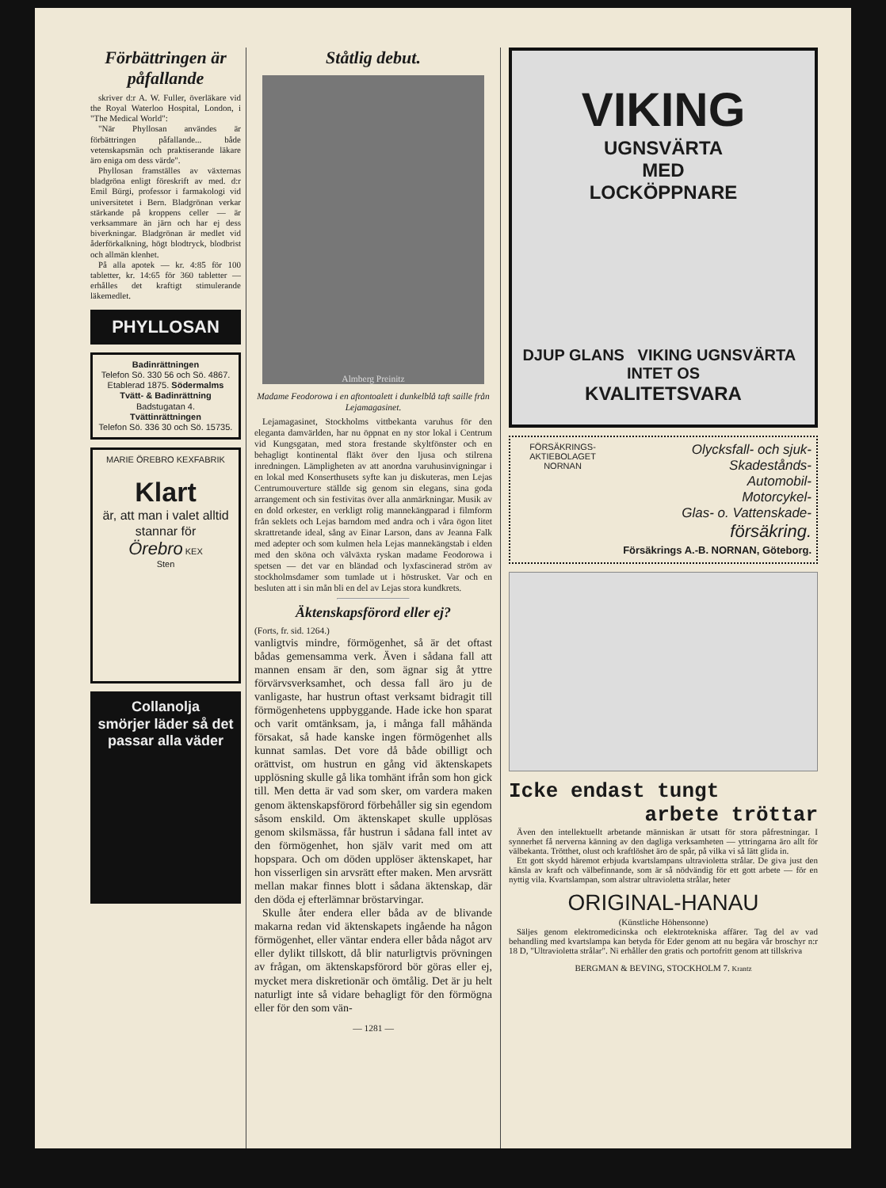Förbättringen är påfallande
skriver d:r A. W. Fuller, överläkare vid the Royal Waterloo Hospital, London, i "The Medical World":
"När Phyllosan användes är förbättringen påfallande... både vetenskapsmän och praktiserande läkare äro eniga om dess värde".
Phyllosan framställes av växternas bladgröna enligt föreskrift av med. d:r Emil Bürgi, professor i farmakologi vid universitetet i Bern. Bladgrönan verkar stärkande på kroppens celler — är verksammare än järn och har ej dess biverkningar. Bladgrönan är medlet vid åderförkalkning, högt blodtryck, blodbrist och allmän klenhet.
På alla apotek — kr. 4:85 för 100 tabletter, kr. 14:65 för 360 tabletter — erhålles det kraftigt stimulerande läkemedlet.
PHYLLOSAN
Badinrättningen
Telefon Sö. 330 56 och Sö. 4867.
Etablerad 1875. Södermalms Tvätt- & Badinrättning Badstugatan 4.
Tvättinrättningen
Telefon Sö. 336 30 och Sö. 15735.
MARIE ÖREBRO KEXFABRIK
Klart
är, att man i valet alltid stannar för
Örebro KEX
Sten
Collanolja
smörjer läder så det passar alla väder
Ståtlig debut.
Almberg Preinitz
Madame Feodorowa i en aftontoalett i dunkelblå taft saille från Lejamagasinet.
Lejamagasinet, Stockholms vittbekanta varuhus för den eleganta damvärlden, har nu öppnat en ny stor lokal i Centrum vid Kungsgatan, med stora frestande skyltfönster och en behagligt kontinental fläkt över den ljusa och stilrena inredningen. Lämpligheten av att anordna varuhusinvigningar i en lokal med Konserthusets syfte kan ju diskuteras, men Lejas Centrumouverture ställde sig genom sin elegans, sina goda arrangement och sin festivitas över alla anmärkningar. Musik av en dold orkester, en verkligt rolig mannekängparad i filmform från seklets och Lejas barndom med andra och i våra ögon litet skrattretande ideal, sång av Einar Larson, dans av Jeanna Falk med adepter och som kulmen hela Lejas mannekängstab i elden med den sköna och välväxta ryskan madame Feodorowa i spetsen — det var en bländad och lyxfascinerad ström av stockholmsdamer som tumlade ut i höstrusket. Var och en besluten att i sin mån bli en del av Lejas stora kundkrets.
Äktenskapsförord eller ej?
(Forts, fr. sid. 1264.)
vanligtvis mindre, förmögenhet, så är det oftast bådas gemensamma verk. Även i sådana fall att mannen ensam är den, som ägnar sig åt yttre förvärvsverksamhet, och dessa fall äro ju de vanligaste, har hustrun oftast verksamt bidragit till förmögenhetens uppbyggande. Hade icke hon sparat och varit omtänksam, ja, i många fall måhända försakat, så hade kanske ingen förmögenhet alls kunnat samlas. Det vore då både obilligt och orättvist, om hustrun en gång vid äktenskapets upplösning skulle gå lika tomhänt ifrån som hon gick till. Men detta är vad som sker, om vardera maken genom äktenskapsförord förbehåller sig sin egendom såsom enskild. Om äktenskapet skulle upplösas genom skilsmässa, får hustrun i sådana fall intet av den förmögenhet, hon själv varit med om att hopspara. Och om döden upplöser äktenskapet, har hon visserligen sin arvsrätt efter maken. Men arvsrätt mellan makar finnes blott i sådana äktenskap, där den döda ej efterlämnar bröstarvingar.
Skulle åter endera eller båda av de blivande makarna redan vid äktenskapets ingående ha någon förmögenhet, eller väntar endera eller båda något arv eller dylikt tillskott, då blir naturligtvis prövningen av frågan, om äktenskapsförord bör göras eller ej, mycket mera diskretionär och ömtålig. Det är ju helt naturligt inte så vidare behagligt för den förmögna eller för den som vän-
— 1281 —
VIKING
UGNSVÄRTA
MED
LOCKÖPPNARE
DJUP GLANS VIKING UGNSVÄRTA INTET OS
KVALITETSVARA
FÖRSÄKRINGS-AKTIEBOLAGET NORNAN
Olycksfall- och sjuk-
Skadestånds-
Automobil-
Motorcykel-
Glas- o. Vattenskade-
försäkring.
Försäkrings A.-B. NORNAN, Göteborg.
Icke endast tungt
arbete tröttar
Även den intellektuellt arbetande människan är utsatt för stora påfrestningar. I synnerhet få nerverna känning av den dagliga verksamheten — yttringarna äro allt för välbekanta. Trötthet, olust och kraftlöshet äro de spår, på vilka vi så lätt glida in.
Ett gott skydd häremot erbjuda kvartslampans ultravioletta strålar. De giva just den känsla av kraft och välbefinnande, som är så nödvändig för ett gott arbete — för en nyttig vila. Kvartslampan, som alstrar ultravioletta strålar, heter
ORIGINAL-HANAU
(Künstliche Höhensonne)
Säljes genom elektromedicinska och elektrotekniska affärer. Tag del av vad behandling med kvartslampa kan betyda för Eder genom att nu begära vår broschyr n:r 18 D, "Ultravioletta strålar". Ni erhåller den gratis och portofritt genom att tillskriva
BERGMAN & BEVING, STOCKHOLM 7. Krantz